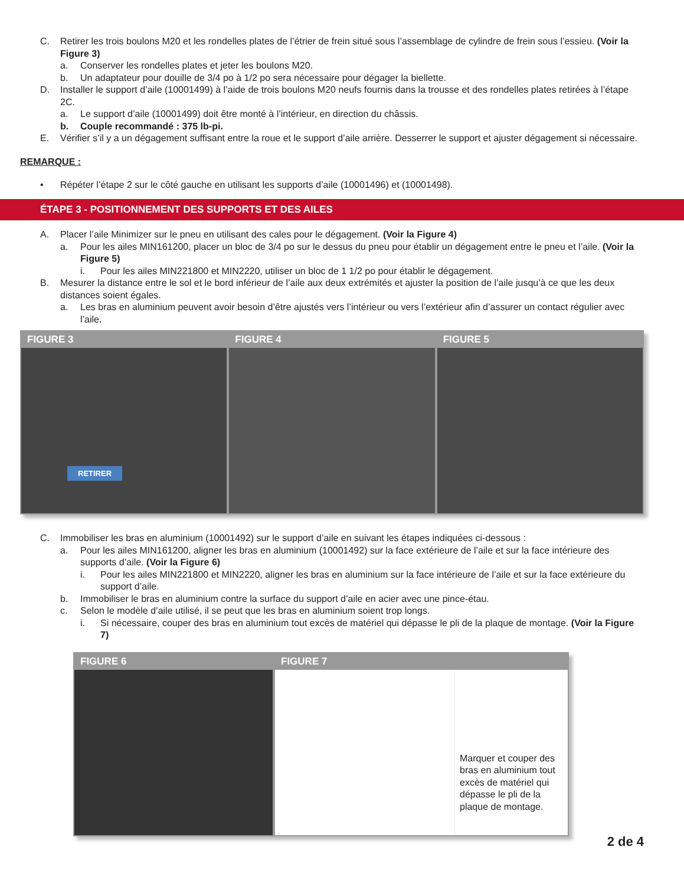C. Retirer les trois boulons M20 et les rondelles plates de l’étrier de frein situé sous l’assemblage de cylindre de frein sous l’essieu. (Voir la Figure 3)
a. Conserver les rondelles plates et jeter les boulons M20.
b. Un adaptateur pour douille de 3/4 po à 1/2 po sera nécessaire pour dégager la biellette.
D. Installer le support d’aile (10001499) à l’aide de trois boulons M20 neufs fournis dans la trousse et des rondelles plates retirées à l’étape 2C.
a. Le support d’aile (10001499) doit être monté à l’intérieur, en direction du châssis.
b. Couple recommandé : 375 lb-pi.
E. Vérifier s’il y a un dégagement suffisant entre la roue et le support d’aile arrière. Desserrer le support et ajuster dégagement si nécessaire.
REMARQUE :
• Répéter l’étape 2 sur le côté gauche en utilisant les supports d’aile (10001496) et (10001498).
ÉTAPE 3 - POSITIONNEMENT DES SUPPORTS ET DES AILES
A. Placer l’aile Minimizer sur le pneu en utilisant des cales pour le dégagement. (Voir la Figure 4)
a. Pour les ailes MIN161200, placer un bloc de 3/4 po sur le dessus du pneu pour établir un dégagement entre le pneu et l’aile. (Voir la Figure 5)
i. Pour les ailes MIN221800 et MIN2220, utiliser un bloc de 1 1/2 po pour établir le dégagement.
B. Mesurer la distance entre le sol et le bord inférieur de l’aile aux deux extrémités et ajuster la position de l’aile jusqu’à ce que les deux distances soient égales.
a. Les bras en aluminium peuvent avoir besoin d’être ajustés vers l’intérieur ou vers l’extérieur afin d’assurer un contact régulier avec l’aile.
FIGURE 3
RETIRER
FIGURE 4 FIGURE 5
C. Immobiliser les bras en aluminium (10001492) sur le support d’aile en suivant les étapes indiquées ci-dessous :
a. Pour les ailes MIN161200, aligner les bras en aluminium (10001492) sur la face extérieure de l’aile et sur la face intérieure des supports d’aile. (Voir la Figure 6)
i. Pour les ailes MIN221800 et MIN2220, aligner les bras en aluminium sur la face intérieure de l’aile et sur la face extérieure du support d’aile.
b. Immobiliser le bras en aluminium contre la surface du support d’aile en acier avec une pince-étau.
c. Selon le modèle d’aile utilisé, il se peut que les bras en aluminium soient trop longs.
i. Si nécessaire, couper des bras en aluminium tout excès de matériel qui dépasse le pli de la plaque de montage. (Voir la Figure 7)
FIGURE 6 FIGURE 7
Marquer et couper des bras en aluminium tout excès de matériel qui dépasse le pli de la plaque de montage.
2 de 4